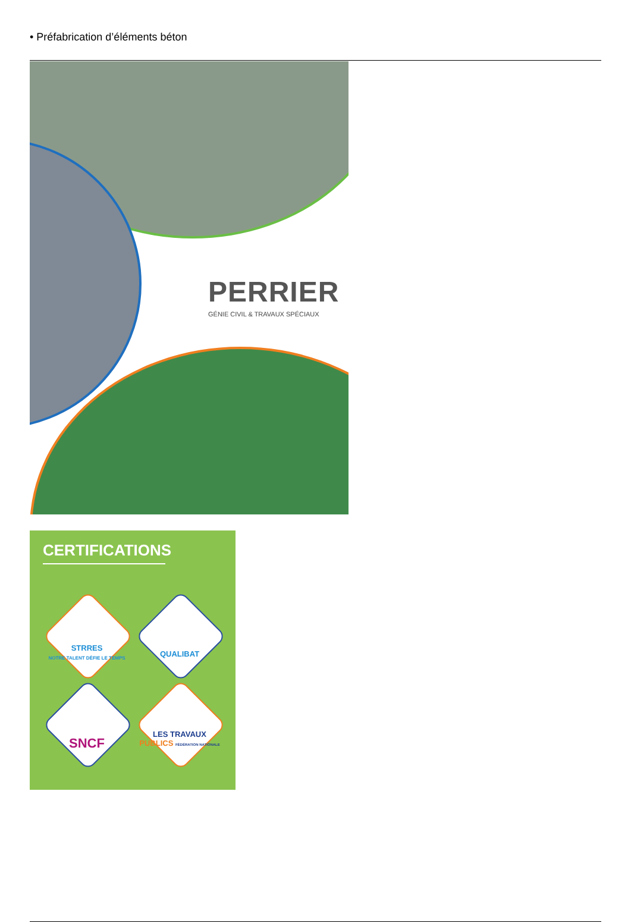• Préfabrication d’éléments béton
PERRIER
GÉNIE CIVIL & TRAVAUX SPÉCIAUX
CERTIFICATIONS
STRRES
NOTRE TALENT DÉFIE LE TEMPS
QUALIBAT
SNCF
LES TRAVAUX
PUBLICS FÉDÉRATION NATIONALE